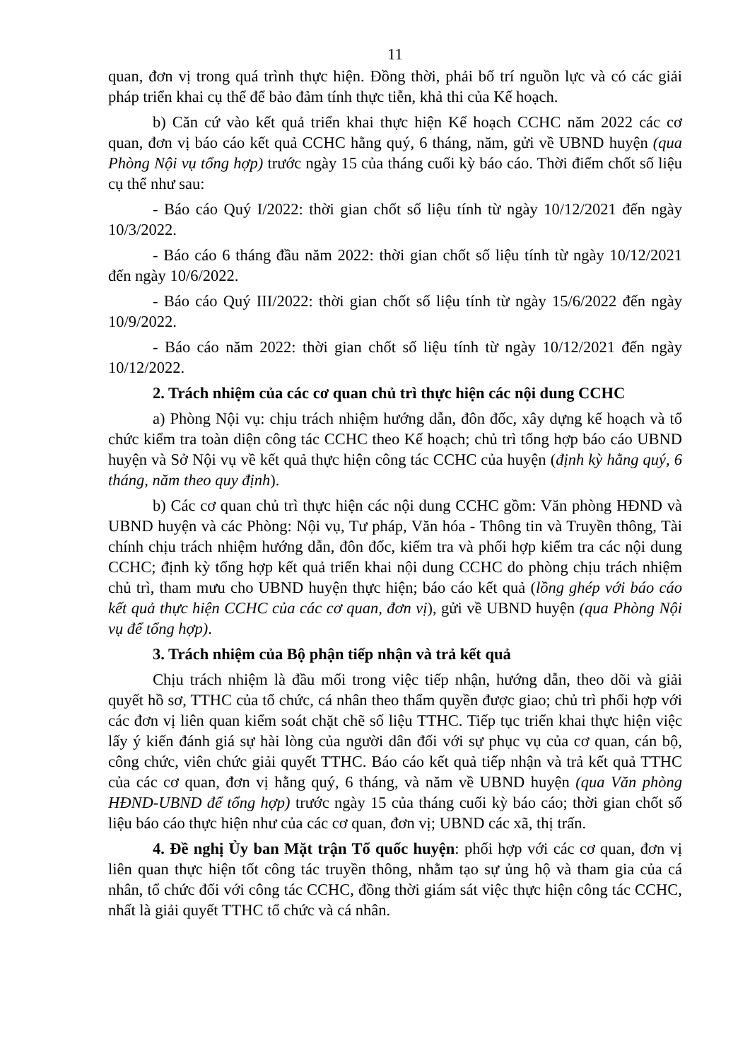11
quan, đơn vị trong quá trình thực hiện. Đồng thời, phải bố trí nguồn lực và có các giải pháp triển khai cụ thể để bảo đảm tính thực tiễn, khả thi của Kế hoạch.
b) Căn cứ vào kết quả triển khai thực hiện Kế hoạch CCHC năm 2022 các cơ quan, đơn vị báo cáo kết quả CCHC hằng quý, 6 tháng, năm, gửi về UBND huyện (qua Phòng Nội vụ tổng hợp) trước ngày 15 của tháng cuối kỳ báo cáo. Thời điểm chốt số liệu cụ thể như sau:
- Báo cáo Quý I/2022: thời gian chốt số liệu tính từ ngày 10/12/2021 đến ngày 10/3/2022.
- Báo cáo 6 tháng đầu năm 2022: thời gian chốt số liệu tính từ ngày 10/12/2021 đến ngày 10/6/2022.
- Báo cáo Quý III/2022: thời gian chốt số liệu tính từ ngày 15/6/2022 đến ngày 10/9/2022.
- Báo cáo năm 2022: thời gian chốt số liệu tính từ ngày 10/12/2021 đến ngày 10/12/2022.
2. Trách nhiệm của các cơ quan chủ trì thực hiện các nội dung CCHC
a) Phòng Nội vụ: chịu trách nhiệm hướng dẫn, đôn đốc, xây dựng kế hoạch và tổ chức kiểm tra toàn diện công tác CCHC theo Kế hoạch; chủ trì tổng hợp báo cáo UBND huyện và Sở Nội vụ về kết quả thực hiện công tác CCHC của huyện (định kỳ hằng quý, 6 tháng, năm theo quy định).
b) Các cơ quan chủ trì thực hiện các nội dung CCHC gồm: Văn phòng HĐND và UBND huyện và các Phòng: Nội vụ, Tư pháp, Văn hóa - Thông tin và Truyền thông, Tài chính chịu trách nhiệm hướng dẫn, đôn đốc, kiểm tra và phối hợp kiểm tra các nội dung CCHC; định kỳ tổng hợp kết quả triển khai nội dung CCHC do phòng chịu trách nhiệm chủ trì, tham mưu cho UBND huyện thực hiện; báo cáo kết quả (lồng ghép với báo cáo kết quả thực hiện CCHC của các cơ quan, đơn vị), gửi về UBND huyện (qua Phòng Nội vụ để tổng hợp).
3. Trách nhiệm của Bộ phận tiếp nhận và trả kết quả
Chịu trách nhiệm là đầu mối trong việc tiếp nhận, hướng dẫn, theo dõi và giải quyết hồ sơ, TTHC của tổ chức, cá nhân theo thẩm quyền được giao; chủ trì phối hợp với các đơn vị liên quan kiểm soát chặt chẽ số liệu TTHC. Tiếp tục triển khai thực hiện việc lấy ý kiến đánh giá sự hài lòng của người dân đối với sự phục vụ của cơ quan, cán bộ, công chức, viên chức giải quyết TTHC. Báo cáo kết quả tiếp nhận và trả kết quả TTHC của các cơ quan, đơn vị hằng quý, 6 tháng, và năm về UBND huyện (qua Văn phòng HĐND-UBND để tổng hợp) trước ngày 15 của tháng cuối kỳ báo cáo; thời gian chốt số liệu báo cáo thực hiện như của các cơ quan, đơn vị; UBND các xã, thị trấn.
4. Đề nghị Ủy ban Mặt trận Tổ quốc huyện: phối hợp với các cơ quan, đơn vị liên quan thực hiện tốt công tác truyền thông, nhằm tạo sự ủng hộ và tham gia của cá nhân, tổ chức đối với công tác CCHC, đồng thời giám sát việc thực hiện công tác CCHC, nhất là giải quyết TTHC tổ chức và cá nhân.